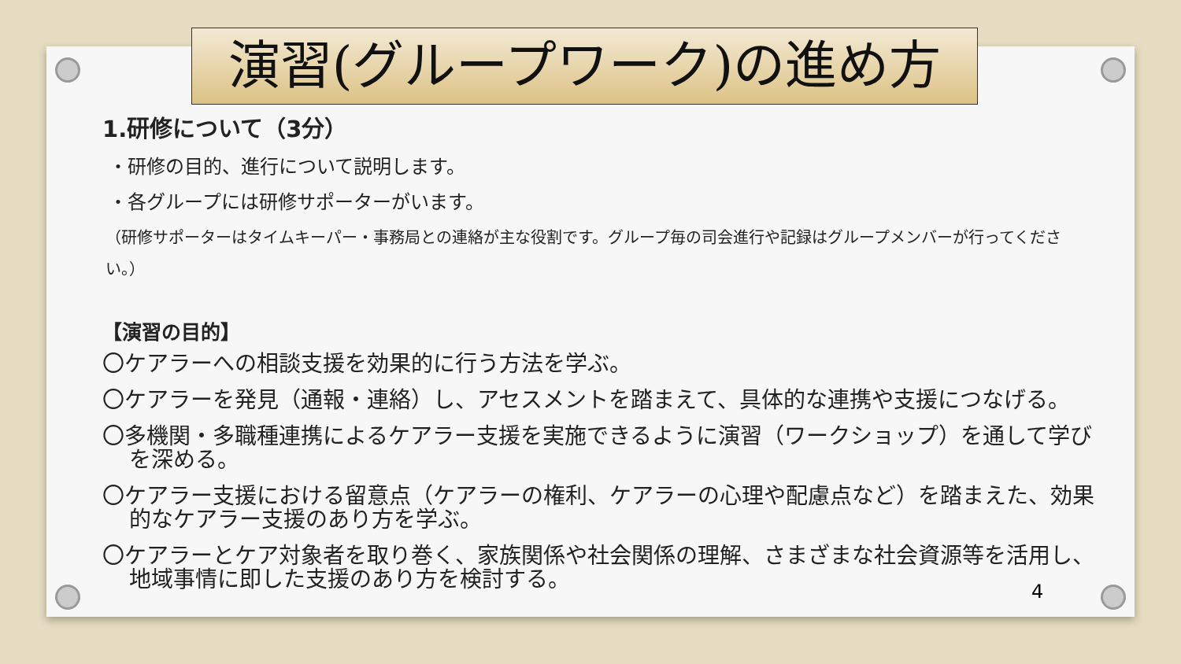演習(グループワーク)の進め方
1.研修について（3分）
・研修の目的、進行について説明します。
・各グループには研修サポーターがいます。
（研修サポーターはタイムキーパー・事務局との連絡が主な役割です。グループ毎の司会進行や記録はグループメンバーが行ってください。）
【演習の目的】
〇ケアラーへの相談支援を効果的に行う方法を学ぶ。
〇ケアラーを発見（通報・連絡）し、アセスメントを踏まえて、具体的な連携や支援につなげる。
〇多機関・多職種連携によるケアラー支援を実施できるように演習（ワークショップ）を通して学びを深める。
〇ケアラー支援における留意点（ケアラーの権利、ケアラーの心理や配慮点など）を踏まえた、効果的なケアラー支援のあり方を学ぶ。
〇ケアラーとケア対象者を取り巻く、家族関係や社会関係の理解、さまざまな社会資源等を活用し、地域事情に即した支援のあり方を検討する。
4